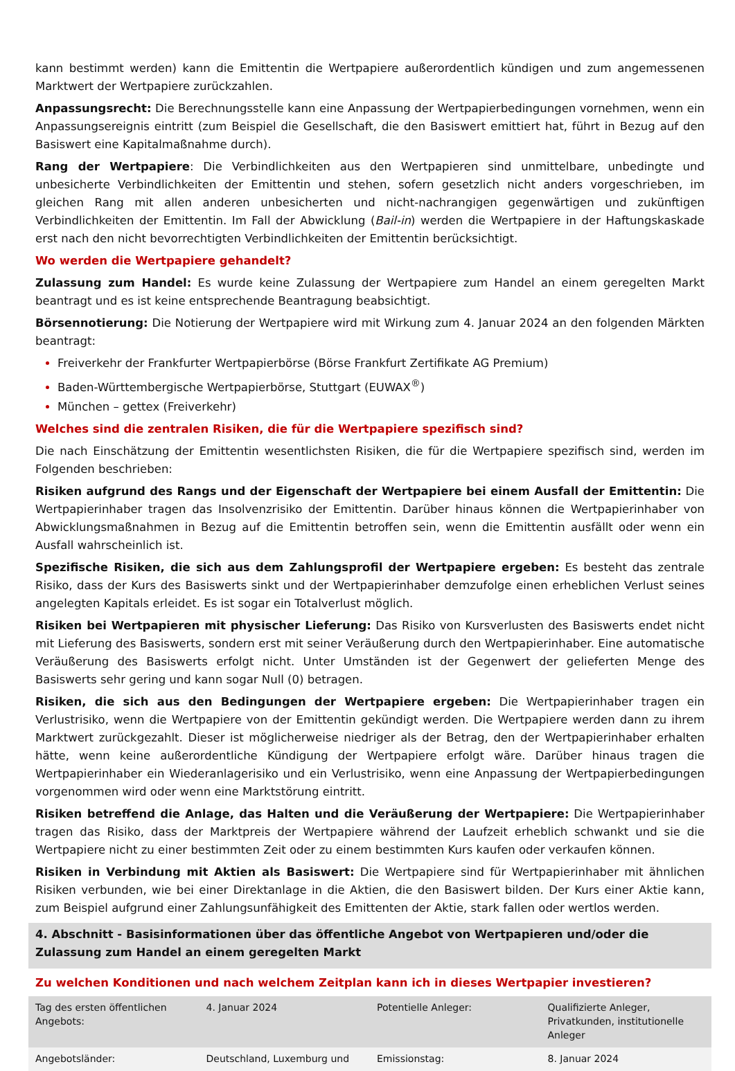kann bestimmt werden) kann die Emittentin die Wertpapiere außerordentlich kündigen und zum angemessenen Marktwert der Wertpapiere zurückzahlen.
Anpassungsrecht: Die Berechnungsstelle kann eine Anpassung der Wertpapierbedingungen vornehmen, wenn ein Anpassungsereignis eintritt (zum Beispiel die Gesellschaft, die den Basiswert emittiert hat, führt in Bezug auf den Basiswert eine Kapitalmaßnahme durch).
Rang der Wertpapiere: Die Verbindlichkeiten aus den Wertpapieren sind unmittelbare, unbedingte und unbesicherte Verbindlichkeiten der Emittentin und stehen, sofern gesetzlich nicht anders vorgeschrieben, im gleichen Rang mit allen anderen unbesicherten und nicht-nachrangigen gegenwärtigen und zukünftigen Verbindlichkeiten der Emittentin. Im Fall der Abwicklung (Bail-in) werden die Wertpapiere in der Haftungskaskade erst nach den nicht bevorrechtigten Verbindlichkeiten der Emittentin berücksichtigt.
Wo werden die Wertpapiere gehandelt?
Zulassung zum Handel: Es wurde keine Zulassung der Wertpapiere zum Handel an einem geregelten Markt beantragt und es ist keine entsprechende Beantragung beabsichtigt.
Börsennotierung: Die Notierung der Wertpapiere wird mit Wirkung zum 4. Januar 2024 an den folgenden Märkten beantragt:
Freiverkehr der Frankfurter Wertpapierbörse (Börse Frankfurt Zertifikate AG Premium)
Baden-Württembergische Wertpapierbörse, Stuttgart (EUWAX<sup>®</sup>)
München – gettex (Freiverkehr)
Welches sind die zentralen Risiken, die für die Wertpapiere spezifisch sind?
Die nach Einschätzung der Emittentin wesentlichsten Risiken, die für die Wertpapiere spezifisch sind, werden im Folgenden beschrieben:
Risiken aufgrund des Rangs und der Eigenschaft der Wertpapiere bei einem Ausfall der Emittentin: Die Wertpapierinhaber tragen das Insolvenzrisiko der Emittentin. Darüber hinaus können die Wertpapierinhaber von Abwicklungsmaßnahmen in Bezug auf die Emittentin betroffen sein, wenn die Emittentin ausfällt oder wenn ein Ausfall wahrscheinlich ist.
Spezifische Risiken, die sich aus dem Zahlungsprofil der Wertpapiere ergeben: Es besteht das zentrale Risiko, dass der Kurs des Basiswerts sinkt und der Wertpapierinhaber demzufolge einen erheblichen Verlust seines angelegten Kapitals erleidet. Es ist sogar ein Totalverlust möglich.
Risiken bei Wertpapieren mit physischer Lieferung: Das Risiko von Kursverlusten des Basiswerts endet nicht mit Lieferung des Basiswerts, sondern erst mit seiner Veräußerung durch den Wertpapierinhaber. Eine automatische Veräußerung des Basiswerts erfolgt nicht. Unter Umständen ist der Gegenwert der gelieferten Menge des Basiswerts sehr gering und kann sogar Null (0) betragen.
Risiken, die sich aus den Bedingungen der Wertpapiere ergeben: Die Wertpapierinhaber tragen ein Verlustrisiko, wenn die Wertpapiere von der Emittentin gekündigt werden. Die Wertpapiere werden dann zu ihrem Marktwert zurückgezahlt. Dieser ist möglicherweise niedriger als der Betrag, den der Wertpapierinhaber erhalten hätte, wenn keine außerordentliche Kündigung der Wertpapiere erfolgt wäre. Darüber hinaus tragen die Wertpapierinhaber ein Wiederanlagerisiko und ein Verlustrisiko, wenn eine Anpassung der Wertpapierbedingungen vorgenommen wird oder wenn eine Marktstörung eintritt.
Risiken betreffend die Anlage, das Halten und die Veräußerung der Wertpapiere: Die Wertpapierinhaber tragen das Risiko, dass der Marktpreis der Wertpapiere während der Laufzeit erheblich schwankt und sie die Wertpapiere nicht zu einer bestimmten Zeit oder zu einem bestimmten Kurs kaufen oder verkaufen können.
Risiken in Verbindung mit Aktien als Basiswert: Die Wertpapiere sind für Wertpapierinhaber mit ähnlichen Risiken verbunden, wie bei einer Direktanlage in die Aktien, die den Basiswert bilden. Der Kurs einer Aktie kann, zum Beispiel aufgrund einer Zahlungsunfähigkeit des Emittenten der Aktie, stark fallen oder wertlos werden.
4. Abschnitt - Basisinformationen über das öffentliche Angebot von Wertpapieren und/oder die Zulassung zum Handel an einem geregelten Markt
Zu welchen Konditionen und nach welchem Zeitplan kann ich in dieses Wertpapier investieren?
| Tag des ersten öffentlichen Angebots: | 4. Januar 2024 | Potentielle Anleger: | Qualifizierte Anleger, Privatkunden, institutionelle Anleger |
| Angebotsländer: | Deutschland, Luxemburg und | Emissionstag: | 8. Januar 2024 |